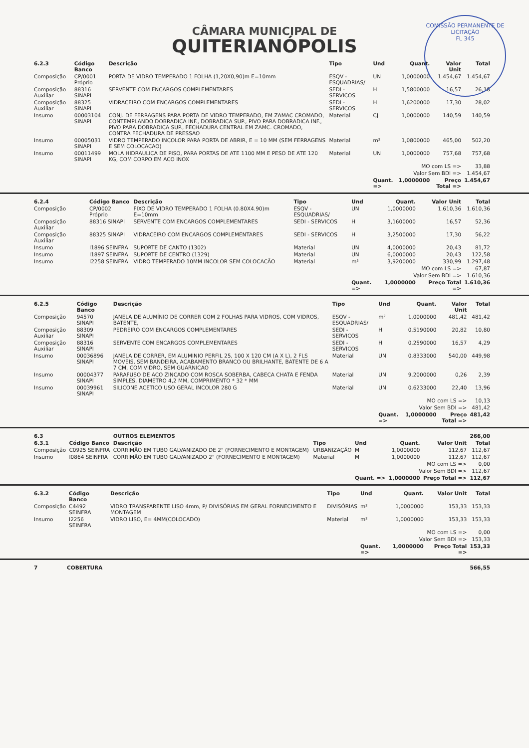COMISSÃO PERMANENTE DE LICITAÇÃO
FL 345
CÂMARA MUNICIPAL DE
QUITERIANÓPOLIS
| 6.2.3 | Código Banco | Descrição | Tipo | Und | Quant. | Valor Unit | Total |
| --- | --- | --- | --- | --- | --- | --- | --- |
| Composição | CP/0001 Próprio | PORTA DE VIDRO TEMPERADO 1 FOLHA (1,20X0,90)m E=10mm | ESQV - ESQUADRIAS/ | UN | 1,0000000 | 1.454,67 | 1.454,67 |
| Composição Auxiliar | 88316 SINAPI | SERVENTE COM ENCARGOS COMPLEMENTARES | SEDI - SERVICOS | H | 1,5800000 | 16,57 | 26,18 |
| Composição Auxiliar | 88325 SINAPI | VIDRACEIRO COM ENCARGOS COMPLEMENTARES | SEDI - SERVICOS | H | 1,6200000 | 17,30 | 28,02 |
| Insumo | 00003104 SINAPI | CONJ. DE FERRAGENS PARA PORTA DE VIDRO TEMPERADO, EM ZAMAC CROMADO, CONTEMPLANDO DOBRADICA INF., DOBRADICA SUP., PIVO PARA DOBRADICA INF., PIVO PARA DOBRADICA SUP., FECHADURA CENTRAL EM ZAMC. CROMADO, CONTRA FECHADURA DE PRESSAO | Material | CJ | 1,0000000 | 140,59 | 140,59 |
| Insumo | 00005031 SINAPI | VIDRO TEMPERADO INCOLOR PARA PORTA DE ABRIR, E = 10 MM (SEM FERRAGENS E SEM COLOCACAO) | Material | m² | 1,0800000 | 465,00 | 502,20 |
| Insumo | 00011499 SINAPI | MOLA HIDRAULICA DE PISO, PARA PORTAS DE ATE 1100 MM E PESO DE ATE 120 KG, COM CORPO EM ACO INOX | Material | UN | 1,0000000 | 757,68 | 757,68 |
| MO com LS => | | | | | | | 33,88 |
| Valor Sem BDI => | | | | | | | 1.454,67 |
| | | | | Quant. => | 1,0000000 | Preço Total => | 1.454,67 |
| 6.2.4 | Código Banco | Descrição | Tipo | Und | Quant. | Valor Unit | Total |
| --- | --- | --- | --- | --- | --- | --- | --- |
| Composição | CP/0002 Próprio | FIXO DE VIDRO TEMPERADO 1 FOLHA (0.80X4.90)m E=10mm | ESQV - ESQUADRIAS/ | UN | 1,0000000 | 1.610,36 | 1.610,36 |
| Composição Auxiliar | 88316 SINAPI | SERVENTE COM ENCARGOS COMPLEMENTARES | SEDI - SERVICOS | H | 3,1600000 | 16,57 | 52,36 |
| Composição Auxiliar | 88325 SINAPI | VIDRACEIRO COM ENCARGOS COMPLEMENTARES | SEDI - SERVICOS | H | 3,2500000 | 17,30 | 56,22 |
| Insumo | I1896 SEINFRA | SUPORTE DE CANTO (1302) | Material | UN | 4,0000000 | 20,43 | 81,72 |
| Insumo | I1897 SEINFRA | SUPORTE DE CENTRO (1329) | Material | UN | 6,0000000 | 20,43 | 122,58 |
| Insumo | I2258 SEINFRA | VIDRO TEMPERADO 10MM INCOLOR SEM COLOCACÃO | Material | m² | 3,9200000 | 330,99 | 1.297,48 |
| MO com LS => | | | | | | | 67,87 |
| Valor Sem BDI => | | | | | | | 1.610,36 |
| | | | | Quant. => | 1,0000000 | Preço Total => | 1.610,36 |
| 6.2.5 | Código Banco | Descrição | Tipo | Und | Quant. | Valor Unit | Total |
| --- | --- | --- | --- | --- | --- | --- | --- |
| Composição | 94570 SINAPI | JANELA DE ALUMÍNIO DE CORRER COM 2 FOLHAS PARA VIDROS, COM VIDROS, BATENTE, | ESQV - ESQUADRIAS/ | m² | 1,0000000 | 481,42 | 481,42 |
| Composição Auxiliar | 88309 SINAPI | PEDREIRO COM ENCARGOS COMPLEMENTARES | SEDI - SERVICOS | H | 0,5190000 | 20,82 | 10,80 |
| Composição Auxiliar | 88316 SINAPI | SERVENTE COM ENCARGOS COMPLEMENTARES | SEDI - SERVICOS | H | 0,2590000 | 16,57 | 4,29 |
| Insumo | 00036896 SINAPI | JANELA DE CORRER, EM ALUMINIO PERFIL 25, 100 X 120 CM (A X L), 2 FLS MOVEIS, SEM BANDEIRA, ACABAMENTO BRANCO OU BRILHANTE, BATENTE DE 6 A 7 CM, COM VIDRO, SEM GUARNICAO | Material | UN | 0,8333000 | 540,00 | 449,98 |
| Insumo | 00004377 SINAPI | PARAFUSO DE ACO ZINCADO COM ROSCA SOBERBA, CABECA CHATA E FENDA SIMPLES, DIAMETRO 4,2 MM, COMPRIMENTO * 32 * MM | Material | UN | 9,2000000 | 0,26 | 2,39 |
| Insumo | 00039961 SINAPI | SILICONE ACETICO USO GERAL INCOLOR 280 G | Material | UN | 0,6233000 | 22,40 | 13,96 |
| MO com LS => | | | | | | | 10,13 |
| Valor Sem BDI => | | | | | | | 481,42 |
| | | | | Quant. => | 1,0000000 | Preço Total => | 481,42 |
| 6.3 | | OUTROS ELEMENTOS | | | | | 266,00 |
| --- | --- | --- | --- | --- | --- | --- | --- |
| 6.3.1 | Código Banco | Descrição | Tipo | Und | Quant. | Valor Unit | Total |
| Composição | C0925 SEINFRA | CORRIMÃO EM TUBO GALVANIZADO DE 2" (FORNECIMENTO E MONTAGEM) | URBANIZAÇÃO | M | 1,0000000 | 112,67 | 112,67 |
| Insumo | I0864 SEINFRA | CORRIMÃO EM TUBO GALVANIZADO 2" (FORNECIMENTO E MONTAGEM) | Material | M | 1,0000000 | 112,67 | 112,67 |
| MO com LS => | | | | | | | 0,00 |
| Valor Sem BDI => | | | | | | | 112,67 |
| | | | | Quant. => | 1,0000000 | Preço Total => | 112,67 |
| 6.3.2 | Código Banco | Descrição | Tipo | Und | Quant. | Valor Unit | Total |
| --- | --- | --- | --- | --- | --- | --- | --- |
| Composição | C4492 SEINFRA | VIDRO TRANSPARENTE LISO 4mm, P/ DIVISÓRIAS EM GERAL FORNECIMENTO E MONTAGEM | DIVISÓRIAS | m² | 1,0000000 | 153,33 | 153,33 |
| Insumo | I2256 SEINFRA | VIDRO LISO, E= 4MM(COLOCADO) | Material | m² | 1,0000000 | 153,33 | 153,33 |
| MO com LS => | | | | | | | 0,00 |
| Valor Sem BDI => | | | | | | | 153,33 |
| | | | | Quant. => | 1,0000000 | Preço Total => | 153,33 |
| 7 | COBERTURA | 566,55 |
| --- | --- | --- |